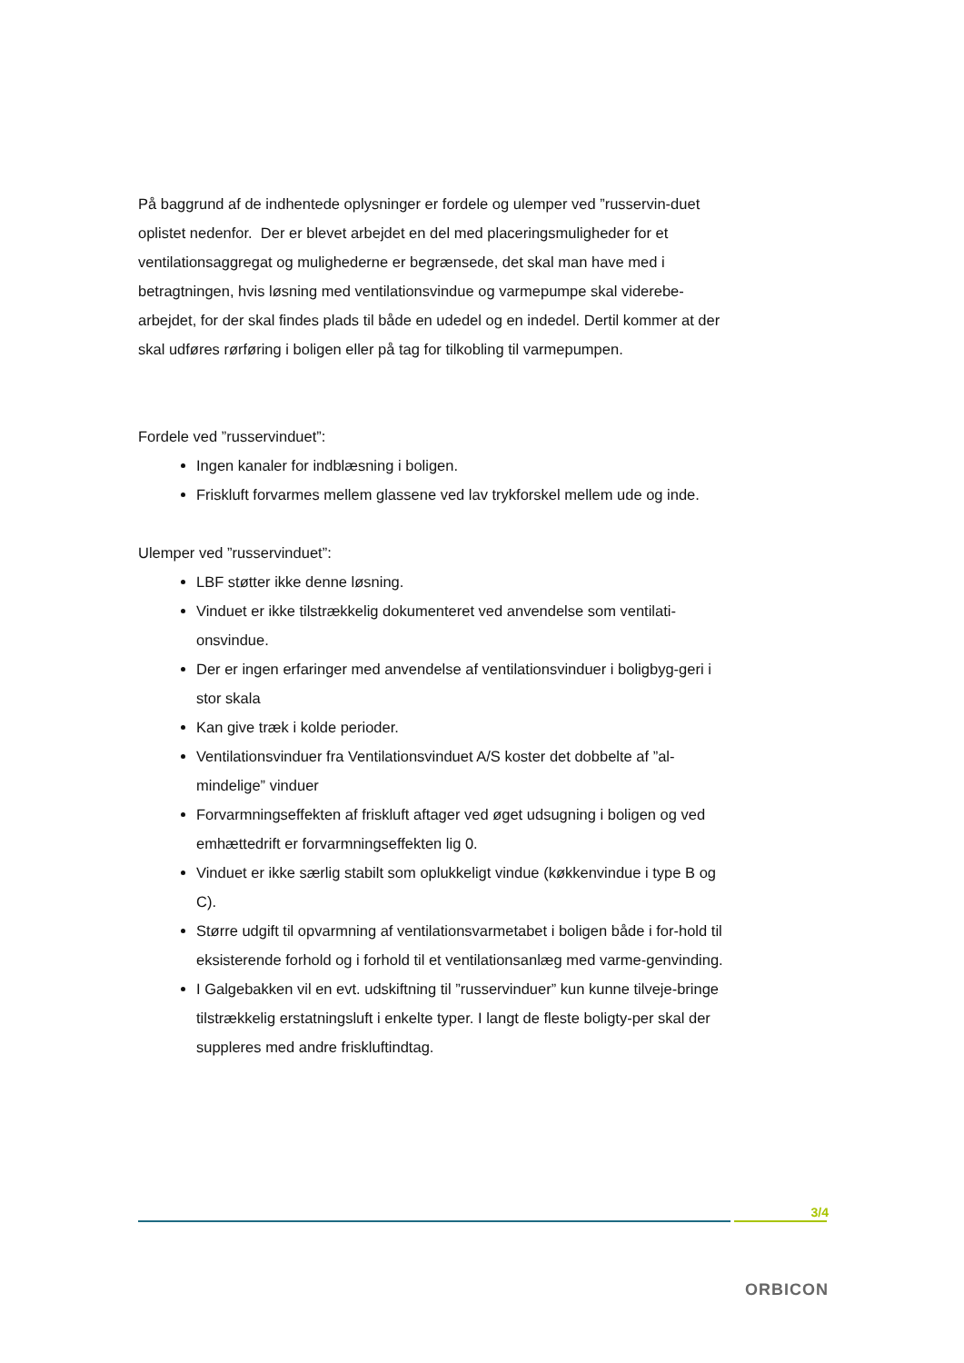På baggrund af de indhentede oplysninger er fordele og ulemper ved ”russervin-duet oplistet nedenfor. Der er blevet arbejdet en del med placeringsmuligheder for et ventilationsaggregat og mulighederne er begrænsede, det skal man have med i betragtningen, hvis løsning med ventilationsvindue og varmepumpe skal viderebe-arbejdet, for der skal findes plads til både en udedel og en indedel. Dertil kommer at der skal udføres rørføring i boligen eller på tag for tilkobling til varmepumpen.
Fordele ved ”russervinduet”:
Ingen kanaler for indblæsning i boligen.
Friskluft forvarmes mellem glassene ved lav trykforskel mellem ude og inde.
Ulemper ved ”russervinduet”:
LBF støtter ikke denne løsning.
Vinduet er ikke tilstrækkelig dokumenteret ved anvendelse som ventilati-onsvindue.
Der er ingen erfaringer med anvendelse af ventilationsvinduer i boligbyg-geri i stor skala
Kan give træk i kolde perioder.
Ventilationsvinduer fra Ventilationsvinduet A/S koster det dobbelte af ”al-mindelige” vinduer
Forvarmningseffekten af friskluft aftager ved øget udsugning i boligen og ved emhættedrift er forvarmningseffekten lig 0.
Vinduet er ikke særlig stabilt som oplukkeligt vindue (køkkenvindue i type B og C).
Større udgift til opvarmning af ventilationsvarmetabet i boligen både i for-hold til eksisterende forhold og i forhold til et ventilationsanlæg med varme-genvinding.
I Galgebakken vil en evt. udskiftning til ”russervinduer” kun kunne tilveje-bringe tilstrækkelig erstatningsluft i enkelte typer. I langt de fleste boligty-per skal der suppleres med andre friskluftindtag.
3/4
ORBICON